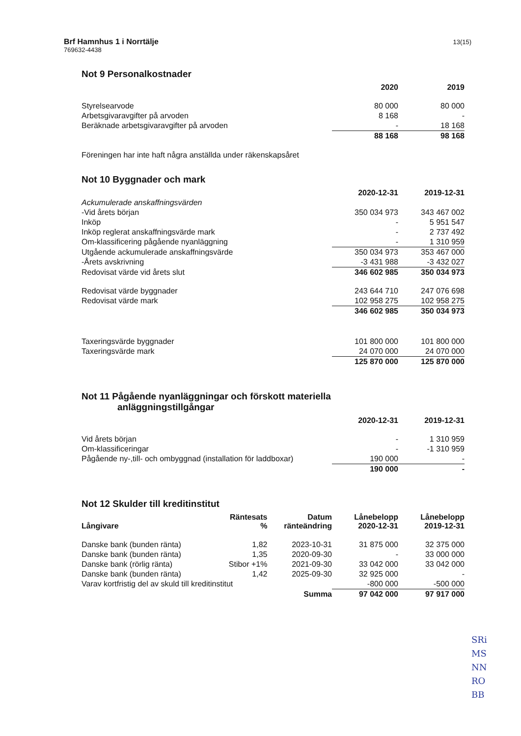Brf Hamnhus 1 i Norrtälje
769632-4438
13(15)
Not 9 Personalkostnader
| | 2020 | | 2019 |
| Styrelsearvode | 80 000 | | 80 000 |
| Arbetsgivaravgifter på arvoden | 8 168 | | - |
| Beräknade arbetsgivaravgifter på arvoden | - | | 18 168 |
| | 88 168 | | 98 168 |
Föreningen har inte haft några anställda under räkenskapsåret
Not 10 Byggnader och mark
| | 2020-12-31 | | 2019-12-31 |
| Ackumulerade anskaffningsvärden | | | |
| -Vid årets början | 350 034 973 | | 343 467 002 |
| Inköp | - | | 5 951 547 |
| Inköp reglerat anskaffningsvärde mark | - | | 2 737 492 |
| Om-klassificering pågående nyanläggning | - | | 1 310 959 |
| Utgående ackumulerade anskaffningsvärde | 350 034 973 | | 353 467 000 |
| -Årets avskrivning | -3 431 988 | | -3 432 027 |
| Redovisat värde vid årets slut | 346 602 985 | | 350 034 973 |
| Redovisat värde byggnader | 243 644 710 | | 247 076 698 |
| Redovisat värde mark | 102 958 275 | | 102 958 275 |
| | 346 602 985 | | 350 034 973 |
| Taxeringsvärde byggnader | 101 800 000 | | 101 800 000 |
| Taxeringsvärde mark | 24 070 000 | | 24 070 000 |
| | 125 870 000 | | 125 870 000 |
Not 11 Pågående nyanläggningar och förskott materiella
anläggningstillgångar
| | 2020-12-31 | | 2019-12-31 |
| Vid årets början | - | | 1 310 959 |
| Om-klassificeringar | - | | -1 310 959 |
| Pågående ny-,till- och ombyggnad (installation för laddboxar) | 190 000 | | - |
| | 190 000 | | - |
Not 12 Skulder till kreditinstitut
| Långivare | Räntesats % | Datum ränteändring | Lånebelopp 2020-12-31 | Lånebelopp 2019-12-31 |
| --- | --- | --- | --- | --- |
| Danske bank (bunden ränta) | 1,82 | 2023-10-31 | 31 875 000 | 32 375 000 |
| Danske bank (bunden ränta) | 1,35 | 2020-09-30 | - | 33 000 000 |
| Danske bank (rörlig ränta) | Stibor +1% | 2021-09-30 | 33 042 000 | 33 042 000 |
| Danske bank (bunden ränta) | 1,42 | 2025-09-30 | 32 925 000 | - |
| Varav kortfristig del av skuld till kreditinstitut | | | -800 000 | -500 000 |
| | | Summa | 97 042 000 | 97 917 000 |
SRi
MS
NN
RO
BB